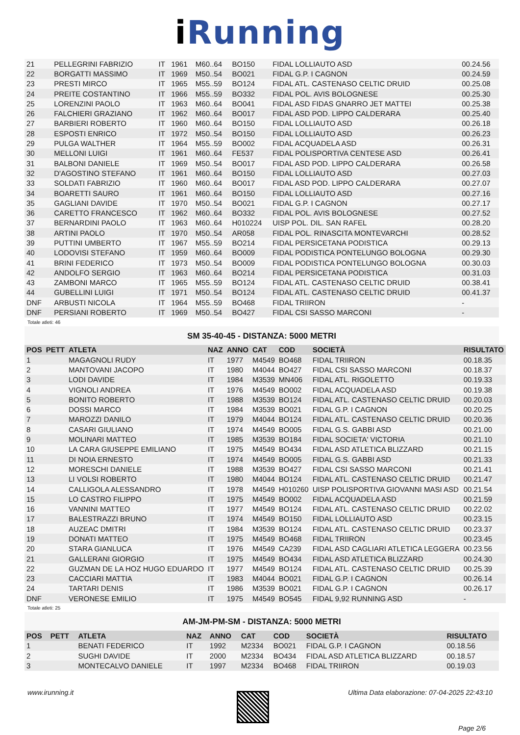i Running
| 21 | | PELLEGRINI FABRIZIO | IT | 1961 | M60..64 | BO150 | FIDAL LOLLIAUTO ASD | 00.24.56 |
| 22 | | BORGATTI MASSIMO | IT | 1969 | M50..54 | BO021 | FIDAL G.P. I CAGNON | 00.24.59 |
| 23 | | PRESTI MIRCO | IT | 1965 | M55..59 | BO124 | FIDAL ATL. CASTENASO CELTIC DRUID | 00.25.08 |
| 24 | | PREITE COSTANTINO | IT | 1966 | M55..59 | BO332 | FIDAL POL. AVIS BOLOGNESE | 00.25.30 |
| 25 | | LORENZINI PAOLO | IT | 1963 | M60..64 | BO041 | FIDAL ASD FIDAS GNARRO JET MATTEI | 00.25.38 |
| 26 | | FALCHIERI GRAZIANO | IT | 1962 | M60..64 | BO017 | FIDAL ASD POD. LIPPO CALDERARA | 00.25.40 |
| 27 | | BARBIERI ROBERTO | IT | 1960 | M60..64 | BO150 | FIDAL LOLLIAUTO ASD | 00.26.18 |
| 28 | | ESPOSTI ENRICO | IT | 1972 | M50..54 | BO150 | FIDAL LOLLIAUTO ASD | 00.26.23 |
| 29 | | PULGA WALTHER | IT | 1964 | M55..59 | BO002 | FIDAL ACQUADELA ASD | 00.26.31 |
| 30 | | MELLONI LUIGI | IT | 1961 | M60..64 | FE537 | FIDAL POLISPORTIVA CENTESE ASD | 00.26.41 |
| 31 | | BALBONI DANIELE | IT | 1969 | M50..54 | BO017 | FIDAL ASD POD. LIPPO CALDERARA | 00.26.58 |
| 32 | | D'AGOSTINO STEFANO | IT | 1961 | M60..64 | BO150 | FIDAL LOLLIAUTO ASD | 00.27.03 |
| 33 | | SOLDATI FABRIZIO | IT | 1960 | M60..64 | BO017 | FIDAL ASD POD. LIPPO CALDERARA | 00.27.07 |
| 34 | | BOARETTI SAURO | IT | 1961 | M60..64 | BO150 | FIDAL LOLLIAUTO ASD | 00.27.16 |
| 35 | | GAGLIANI DAVIDE | IT | 1970 | M50..54 | BO021 | FIDAL G.P. I CAGNON | 00.27.17 |
| 36 | | CARETTO FRANCESCO | IT | 1962 | M60..64 | BO332 | FIDAL POL. AVIS BOLOGNESE | 00.27.52 |
| 37 | | BERNARDINI PAOLO | IT | 1963 | M60..64 | H010224 | UISP POL. DIL. SAN RAFEL | 00.28.20 |
| 38 | | ARTINI PAOLO | IT | 1970 | M50..54 | AR058 | FIDAL POL. RINASCITA MONTEVARCHI | 00.28.52 |
| 39 | | PUTTINI UMBERTO | IT | 1967 | M55..59 | BO214 | FIDAL PERSICETANA PODISTICA | 00.29.13 |
| 40 | | LODOVISI STEFANO | IT | 1959 | M60..64 | BO009 | FIDAL PODISTICA PONTELUNGO BOLOGNA | 00.29.30 |
| 41 | | BRINI FEDERICO | IT | 1973 | M50..54 | BO009 | FIDAL PODISTICA PONTELUNGO BOLOGNA | 00.30.03 |
| 42 | | ANDOLFO SERGIO | IT | 1963 | M60..64 | BO214 | FIDAL PERSICETANA PODISTICA | 00.31.03 |
| 43 | | ZAMBONI MARCO | IT | 1965 | M55..59 | BO124 | FIDAL ATL. CASTENASO CELTIC DRUID | 00.38.41 |
| 44 | | GUBELLINI LUIGI | IT | 1971 | M50..54 | BO124 | FIDAL ATL. CASTENASO CELTIC DRUID | 00.41.37 |
| DNF | | ARBUSTI NICOLA | IT | 1964 | M55..59 | BO468 | FIDAL TRIIRON | - |
| DNF | | PERSIANI ROBERTO | IT | 1969 | M50..54 | BO427 | FIDAL CSI SASSO MARCONI | - |
Totale atleti: 46
SM 35-40-45 - DISTANZA: 5000 METRI
| POS | PETT | ATLETA | NAZ | ANNO | CAT | COD | SOCIETÀ | RISULTATO |
| --- | --- | --- | --- | --- | --- | --- | --- | --- |
| 1 | | MAGAGNOLI RUDY | IT | 1977 | M4549 | BO468 | FIDAL TRIIRON | 00.18.35 |
| 2 | | MANTOVANI JACOPO | IT | 1980 | M4044 | BO427 | FIDAL CSI SASSO MARCONI | 00.18.37 |
| 3 | | LODI DAVIDE | IT | 1984 | M3539 | MN406 | FIDAL ATL. RIGOLETTO | 00.19.33 |
| 4 | | VIGNOLI ANDREA | IT | 1976 | M4549 | BO002 | FIDAL ACQUADELA ASD | 00.19.38 |
| 5 | | BONITO ROBERTO | IT | 1988 | M3539 | BO124 | FIDAL ATL. CASTENASO CELTIC DRUID | 00.20.03 |
| 6 | | DOSSI MARCO | IT | 1984 | M3539 | BO021 | FIDAL G.P. I CAGNON | 00.20.25 |
| 7 | | MAROZZI DANILO | IT | 1979 | M4044 | BO124 | FIDAL ATL. CASTENASO CELTIC DRUID | 00.20.36 |
| 8 | | CASARI GIULIANO | IT | 1974 | M4549 | BO005 | FIDAL G.S. GABBI ASD | 00.21.00 |
| 9 | | MOLINARI MATTEO | IT | 1985 | M3539 | BO184 | FIDAL SOCIETA' VICTORIA | 00.21.10 |
| 10 | | LA CARA GIUSEPPE EMILIANO | IT | 1975 | M4549 | BO434 | FIDAL ASD ATLETICA BLIZZARD | 00.21.15 |
| 11 | | DI NOIA ERNESTO | IT | 1974 | M4549 | BO005 | FIDAL G.S. GABBI ASD | 00.21.33 |
| 12 | | MORESCHI DANIELE | IT | 1988 | M3539 | BO427 | FIDAL CSI SASSO MARCONI | 00.21.41 |
| 13 | | LI VOLSI ROBERTO | IT | 1980 | M4044 | BO124 | FIDAL ATL. CASTENASO CELTIC DRUID | 00.21.47 |
| 14 | | CALLIGOLA ALESSANDRO | IT | 1978 | M4549 | H010260 | UISP POLISPORTIVA GIOVANNI MASI ASD | 00.21.54 |
| 15 | | LO CASTRO FILIPPO | IT | 1975 | M4549 | BO002 | FIDAL ACQUADELA ASD | 00.21.59 |
| 16 | | VANNINI MATTEO | IT | 1977 | M4549 | BO124 | FIDAL ATL. CASTENASO CELTIC DRUID | 00.22.02 |
| 17 | | BALESTRAZZI BRUNO | IT | 1974 | M4549 | BO150 | FIDAL LOLLIAUTO ASD | 00.23.15 |
| 18 | | AUZEAC DMITRI | IT | 1984 | M3539 | BO124 | FIDAL ATL. CASTENASO CELTIC DRUID | 00.23.37 |
| 19 | | DONATI MATTEO | IT | 1975 | M4549 | BO468 | FIDAL TRIIRON | 00.23.45 |
| 20 | | STARA GIANLUCA | IT | 1976 | M4549 | CA239 | FIDAL ASD CAGLIARI ATLETICA LEGGERA | 00.23.56 |
| 21 | | GALLERANI GIORGIO | IT | 1975 | M4549 | BO434 | FIDAL ASD ATLETICA BLIZZARD | 00.24.30 |
| 22 | | GUZMAN DE LA HOZ HUGO EDUARDO | IT | 1977 | M4549 | BO124 | FIDAL ATL. CASTENASO CELTIC DRUID | 00.25.39 |
| 23 | | CACCIARI MATTIA | IT | 1983 | M4044 | BO021 | FIDAL G.P. I CAGNON | 00.26.14 |
| 24 | | TARTARI DENIS | IT | 1986 | M3539 | BO021 | FIDAL G.P. I CAGNON | 00.26.17 |
| DNF | | VERONESE EMILIO | IT | 1975 | M4549 | BO545 | FIDAL 9,92 RUNNING ASD | - |
Totale atleti: 25
AM-JM-PM-SM - DISTANZA: 5000 METRI
| POS | PETT | ATLETA | NAZ | ANNO | CAT | COD | SOCIETÀ | RISULTATO |
| --- | --- | --- | --- | --- | --- | --- | --- | --- |
| 1 | | BENATI FEDERICO | IT | 1992 | M2334 | BO021 | FIDAL G.P. I CAGNON | 00.18.56 |
| 2 | | SUGHI DAVIDE | IT | 2000 | M2334 | BO434 | FIDAL ASD ATLETICA BLIZZARD | 00.18.57 |
| 3 | | MONTECALVO DANIELE | IT | 1997 | M2334 | BO468 | FIDAL TRIIRON | 00.19.03 |
www.irunning.it Ultima Data elaborazione: 07-04-2025 22:43:10
Page 2/6